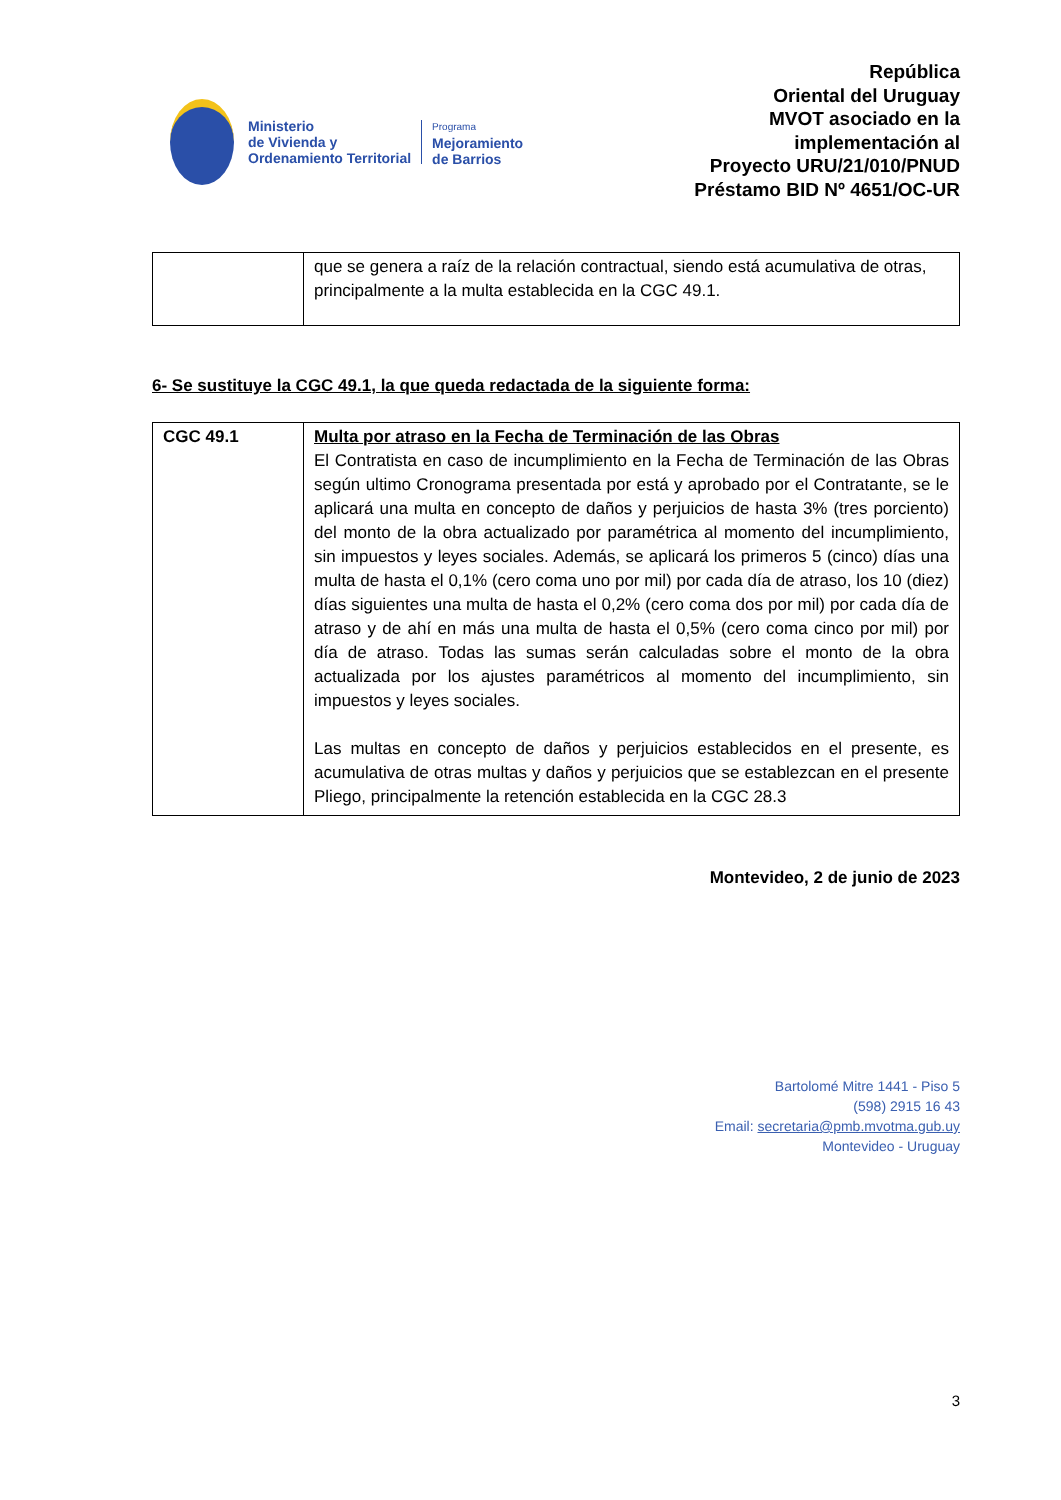Ministerio
de Vivienda y
Ordenamiento Territorial
Programa
Mejoramiento
de Barrios
República
Oriental del Uruguay
MVOT asociado en la
implementación al
Proyecto URU/21/010/PNUD
Préstamo BID Nº 4651/OC-UR
| | que se genera a raíz de la relación contractual, siendo está acumulativa de otras, principalmente a la multa establecida en la CGC 49.1. |
6- Se sustituye la CGC 49.1, la que queda redactada de la siguiente forma:
| CGC 49.1 | Multa por atraso en la Fecha de Terminación de las Obras El Contratista en caso de incumplimiento en la Fecha de Terminación de las Obras según ultimo Cronograma presentada por está y aprobado por el Contratante, se le aplicará una multa en concepto de daños y perjuicios de hasta 3% (tres porciento) del monto de la obra actualizado por paramétrica al momento del incumplimiento, sin impuestos y leyes sociales. Además, se aplicará los primeros 5 (cinco) días una multa de hasta el 0,1% (cero coma uno por mil) por cada día de atraso, los 10 (diez) días siguientes una multa de hasta el 0,2% (cero coma dos por mil) por cada día de atraso y de ahí en más una multa de hasta el 0,5% (cero coma cinco por mil) por día de atraso. Todas las sumas serán calculadas sobre el monto de la obra actualizada por los ajustes paramétricos al momento del incumplimiento, sin impuestos y leyes sociales. Las multas en concepto de daños y perjuicios establecidos en el presente, es acumulativa de otras multas y daños y perjuicios que se establezcan en el presente Pliego, principalmente la retención establecida en la CGC 28.3 |
Montevideo, 2 de junio de 2023
Bartolomé Mitre 1441 - Piso 5
(598) 2915 16 43
Email: secretaria@pmb.mvotma.gub.uy
Montevideo - Uruguay
3